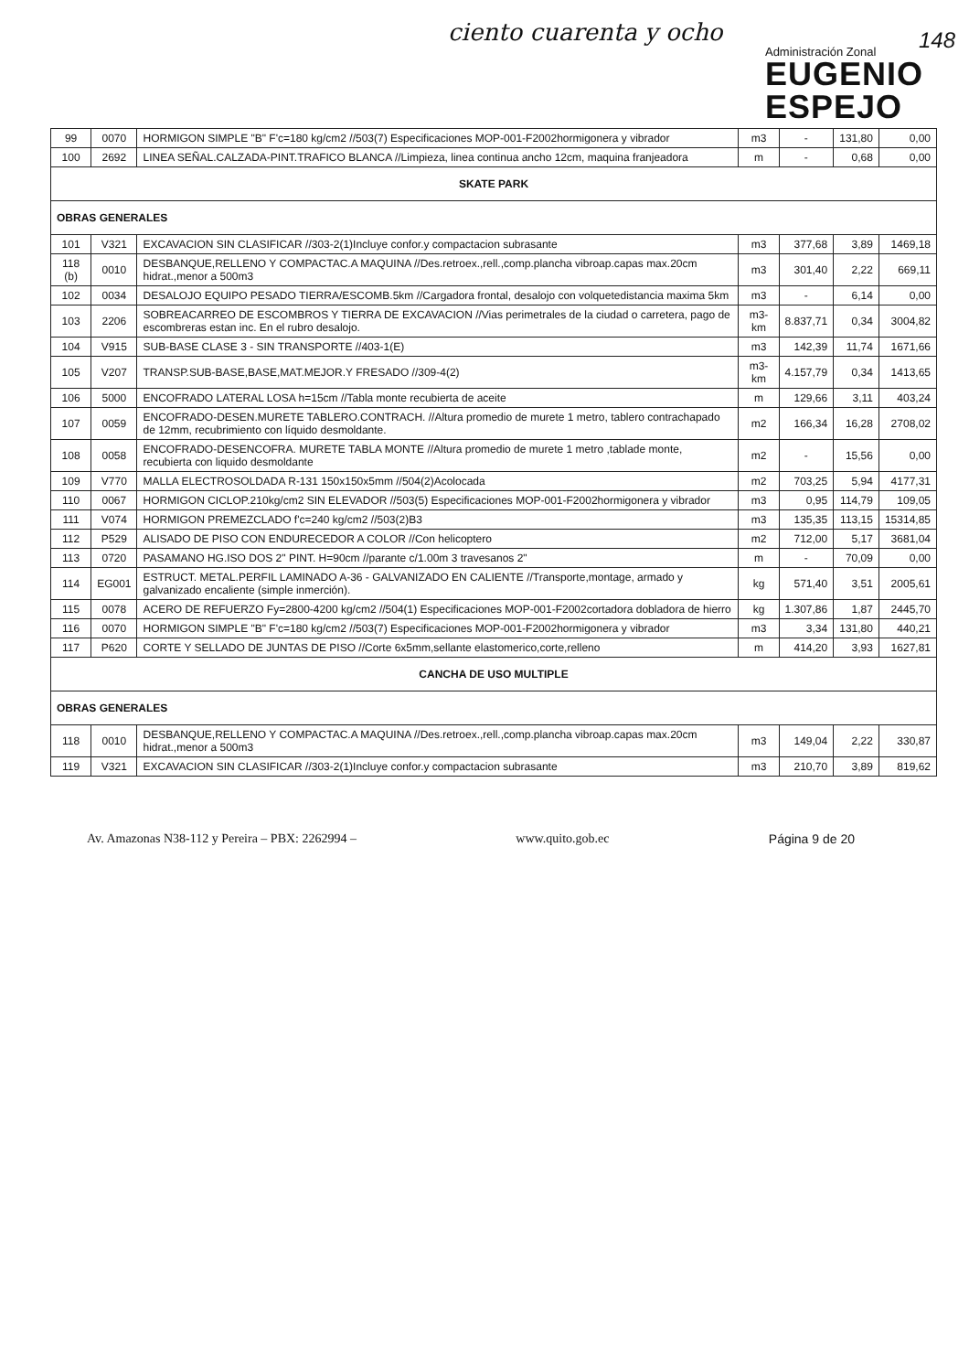ciento cuarenta y ocho
Administración Zonal
EUGENIO
ESPEJO
148
| 99 | 0070 | HORMIGON SIMPLE "B" F'c=180 kg/cm2 //503(7) Especificaciones MOP-001-F2002hormigonera y vibrador | m3 | - | 131,80 | 0,00 |
| 100 | 2692 | LINEA SEÑAL.CALZADA-PINT.TRAFICO BLANCA //Limpieza, linea continua ancho 12cm, maquina franjeadora | m | - | 0,68 | 0,00 |
| SKATE PARK | | | | | | |
| OBRAS GENERALES | | | | | | |
| 101 | V321 | EXCAVACION SIN CLASIFICAR //303-2(1)Incluye confor.y compactacion subrasante | m3 | 377,68 | 3,89 | 1469,18 |
| 118 (b) | 0010 | DESBANQUE,RELLENO Y COMPACTAC.A MAQUINA //Des.retroex.,rell.,comp.plancha vibroap.capas max.20cm hidrat.,menor a 500m3 | m3 | 301,40 | 2,22 | 669,11 |
| 102 | 0034 | DESALOJO EQUIPO PESADO TIERRA/ESCOMB.5km //Cargadora frontal, desalojo con volquetedistancia maxima 5km | m3 | - | 6,14 | 0,00 |
| 103 | 2206 | SOBREACARREO DE ESCOMBROS Y TIERRA DE EXCAVACION //Vias perimetrales de la ciudad o carretera, pago de escombreras estan inc. En el rubro desalojo. | m3-km | 8.837,71 | 0,34 | 3004,82 |
| 104 | V915 | SUB-BASE CLASE 3 - SIN TRANSPORTE //403-1(E) | m3 | 142,39 | 11,74 | 1671,66 |
| 105 | V207 | TRANSP.SUB-BASE,BASE,MAT.MEJOR.Y FRESADO //309-4(2) | m3-km | 4.157,79 | 0,34 | 1413,65 |
| 106 | 5000 | ENCOFRADO LATERAL LOSA h=15cm //Tabla monte recubierta de aceite | m | 129,66 | 3,11 | 403,24 |
| 107 | 0059 | ENCOFRADO-DESEN.MURETE TABLERO.CONTRACH. //Altura promedio de murete 1 metro, tablero contrachapado de 12mm, recubrimiento con líquido desmoldante. | m2 | 166,34 | 16,28 | 2708,02 |
| 108 | 0058 | ENCOFRADO-DESENCOFRA. MURETE TABLA MONTE //Altura promedio de murete 1 metro ,tablade monte, recubierta con liquido desmoldante | m2 | - | 15,56 | 0,00 |
| 109 | V770 | MALLA ELECTROSOLDADA R-131 150x150x5mm //504(2)Acolocada | m2 | 703,25 | 5,94 | 4177,31 |
| 110 | 0067 | HORMIGON CICLOP.210kg/cm2 SIN ELEVADOR //503(5) Especificaciones MOP-001-F2002hormigonera y vibrador | m3 | 0,95 | 114,79 | 109,05 |
| 111 | V074 | HORMIGON PREMEZCLADO f'c=240 kg/cm2 //503(2)B3 | m3 | 135,35 | 113,15 | 15314,85 |
| 112 | P529 | ALISADO DE PISO CON ENDURECEDOR A COLOR //Con helicoptero | m2 | 712,00 | 5,17 | 3681,04 |
| 113 | 0720 | PASAMANO HG.ISO DOS 2" PINT. H=90cm //parante c/1.00m 3 travesanos 2" | m | - | 70,09 | 0,00 |
| 114 | EG001 | ESTRUCT. METAL.PERFIL LAMINADO A-36 - GALVANIZADO EN CALIENTE //Transporte,montage, armado y galvanizado encaliente (simple inmerción). | kg | 571,40 | 3,51 | 2005,61 |
| 115 | 0078 | ACERO DE REFUERZO Fy=2800-4200 kg/cm2 //504(1) Especificaciones MOP-001-F2002cortadora dobladora de hierro | kg | 1.307,86 | 1,87 | 2445,70 |
| 116 | 0070 | HORMIGON SIMPLE "B" F'c=180 kg/cm2 //503(7) Especificaciones MOP-001-F2002hormigonera y vibrador | m3 | 3,34 | 131,80 | 440,21 |
| 117 | P620 | CORTE Y SELLADO DE JUNTAS DE PISO //Corte 6x5mm,sellante elastomerico,corte,relleno | m | 414,20 | 3,93 | 1627,81 |
| CANCHA DE USO MULTIPLE | | | | | | |
| OBRAS GENERALES | | | | | | |
| 118 | 0010 | DESBANQUE,RELLENO Y COMPACTAC.A MAQUINA //Des.retroex.,rell.,comp.plancha vibroap.capas max.20cm hidrat.,menor a 500m3 | m3 | 149,04 | 2,22 | 330,87 |
| 119 | V321 | EXCAVACION SIN CLASIFICAR //303-2(1)Incluye confor.y compactacion subrasante | m3 | 210,70 | 3,89 | 819,62 |
Av. Amazonas N38-112 y Pereira – PBX: 2262994 – www.quito.gob.ec Página 9 de 20